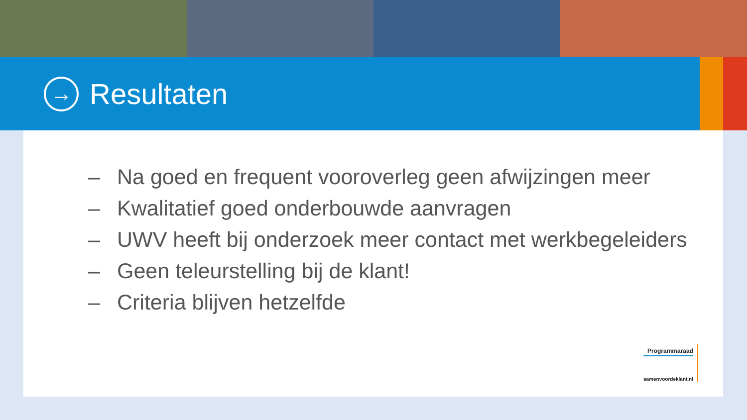→
Resultaten
– Na goed en frequent vooroverleg geen afwijzingen meer
– Kwalitatief goed onderbouwde aanvragen
– UWV heeft bij onderzoek meer contact met werkbegeleiders
– Geen teleurstelling bij de klant!
– Criteria blijven hetzelfde
Programmaraad
samenvoordeklant.nl